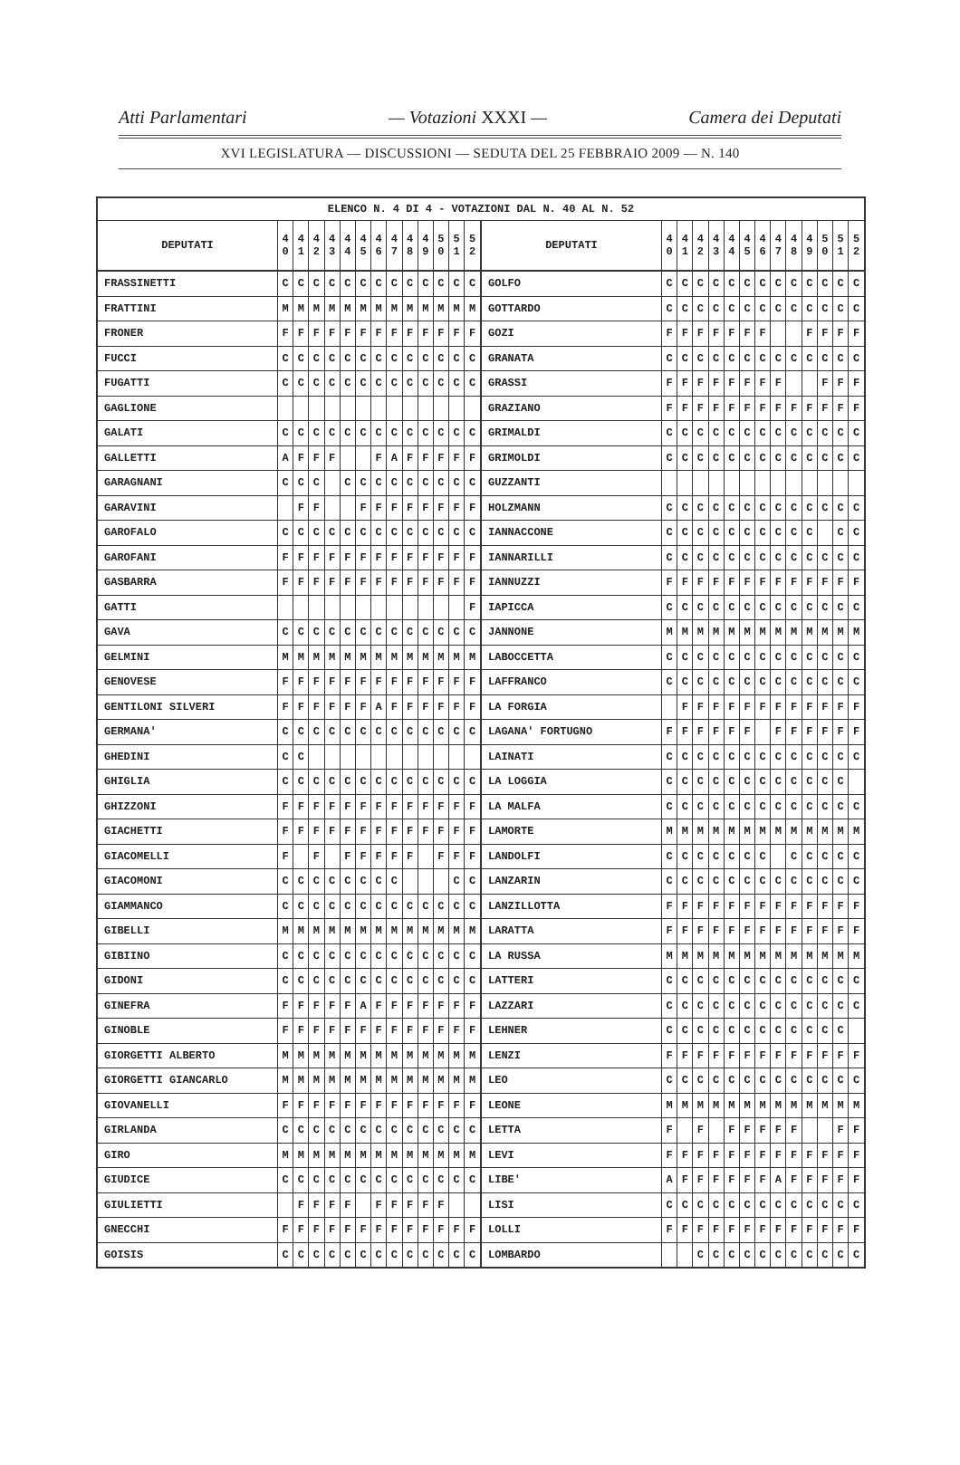Atti Parlamentari — Votazioni XXXI — Camera dei Deputati
XVI LEGISLATURA — DISCUSSIONI — SEDUTA DEL 25 FEBBRAIO 2009 — N. 140
| ELENCO N. 4 DI 4 - VOTAZIONI DAL N. 40 AL N. 52 | | | | | | | | | | | | | | | | | | | | | | | | | | | |
| --- | --- | --- | --- | --- | --- | --- | --- | --- | --- | --- | --- | --- | --- | --- | --- | --- | --- | --- | --- | --- | --- | --- | --- | --- | --- | --- | --- |
| DEPUTATI | 4 0 | 4 1 | 4 2 | 4 3 | 4 4 | 4 5 | 4 6 | 4 7 | 4 8 | 4 9 | 5 0 | 5 1 | 5 2 | DEPUTATI | 4 0 | 4 1 | 4 2 | 4 3 | 4 4 | 4 5 | 4 6 | 4 7 | 4 8 | 4 9 | 5 0 | 5 1 | 5 2 |
| FRASSINETTI | C | C | C | C | C | C | C | C | C | C | C | C | C | GOLFO | C | C | C | C | C | C | C | C | C | C | C | C | C |
| FRATTINI | M | M | M | M | M | M | M | M | M | M | M | M | M | GOTTARDO | C | C | C | C | C | C | C | C | C | C | C | C | C |
| FRONER | F | F | F | F | F | F | F | F | F | F | F | F | F | GOZI | F | F | F | F | F | F | F | | | F | F | F | F |
| FUCCI | C | C | C | C | C | C | C | C | C | C | C | C | C | GRANATA | C | C | C | C | C | C | C | C | C | C | C | C | C |
| FUGATTI | C | C | C | C | C | C | C | C | C | C | C | C | C | GRASSI | F | F | F | F | F | F | F | F | | | F | F | F |
| GAGLIONE | | | | | | | | | | | | | | GRAZIANO | F | F | F | F | F | F | F | F | F | F | F | F | F |
| GALATI | C | C | C | C | C | C | C | C | C | C | C | C | C | GRIMALDI | C | C | C | C | C | C | C | C | C | C | C | C | C |
| GALLETTI | A | F | F | F | | | F | A | F | F | F | F | F | GRIMOLDI | C | C | C | C | C | C | C | C | C | C | C | C | C |
| GARAGNANI | C | C | C | | C | C | C | C | C | C | C | C | C | GUZZANTI | | | | | | | | | | | | | |
| GARAVINI | | F | F | | | F | F | F | F | F | F | F | F | HOLZMANN | C | C | C | C | C | C | C | C | C | C | C | C | C |
| GAROFALO | C | C | C | C | C | C | C | C | C | C | C | C | C | IANNACCONE | C | C | C | C | C | C | C | C | C | C | | C | C |
| GAROFANI | F | F | F | F | F | F | F | F | F | F | F | F | F | IANNARILLI | C | C | C | C | C | C | C | C | C | C | C | C | C |
| GASBARRA | F | F | F | F | F | F | F | F | F | F | F | F | F | IANNUZZI | F | F | F | F | F | F | F | F | F | F | F | F | F |
| GATTI | | | | | | | | | | | | | F | IAPICCA | C | C | C | C | C | C | C | C | C | C | C | C | C |
| GAVA | C | C | C | C | C | C | C | C | C | C | C | C | C | JANNONE | M | M | M | M | M | M | M | M | M | M | M | M | M |
| GELMINI | M | M | M | M | M | M | M | M | M | M | M | M | M | LABOCCETTA | C | C | C | C | C | C | C | C | C | C | C | C | C |
| GENOVESE | F | F | F | F | F | F | F | F | F | F | F | F | F | LAFFRANCO | C | C | C | C | C | C | C | C | C | C | C | C | C |
| GENTILONI SILVERI | F | F | F | F | F | F | A | F | F | F | F | F | F | LA FORGIA | | F | F | F | F | F | F | F | F | F | F | F | F |
| GERMANA' | C | C | C | C | C | C | C | C | C | C | C | C | C | LAGANA' FORTUGNO | F | F | F | F | F | F | | F | F | F | F | F | F |
| GHEDINI | C | C | | | | | | | | | | | | LAINATI | C | C | C | C | C | C | C | C | C | C | C | C | C |
| GHIGLIA | C | C | C | C | C | C | C | C | C | C | C | C | C | LA LOGGIA | C | C | C | C | C | C | C | C | C | C | C | C | |
| GHIZZONI | F | F | F | F | F | F | F | F | F | F | F | F | F | LA MALFA | C | C | C | C | C | C | C | C | C | C | C | C | C |
| GIACHETTI | F | F | F | F | F | F | F | F | F | F | F | F | F | LAMORTE | M | M | M | M | M | M | M | M | M | M | M | M | M |
| GIACOMELLI | F | | F | | F | F | F | F | F | | F | F | F | LANDOLFI | C | C | C | C | C | C | C | | C | C | C | C | C |
| GIACOMONI | C | C | C | C | C | C | C | C | | | | C | C | LANZARIN | C | C | C | C | C | C | C | C | C | C | C | C | C |
| GIAMMANCO | C | C | C | C | C | C | C | C | C | C | C | C | C | LANZILLOTTA | F | F | F | F | F | F | F | F | F | F | F | F | F |
| GIBELLI | M | M | M | M | M | M | M | M | M | M | M | M | M | LARATTA | F | F | F | F | F | F | F | F | F | F | F | F | F |
| GIBIINO | C | C | C | C | C | C | C | C | C | C | C | C | C | LA RUSSA | M | M | M | M | M | M | M | M | M | M | M | M | M |
| GIDONI | C | C | C | C | C | C | C | C | C | C | C | C | C | LATTERI | C | C | C | C | C | C | C | C | C | C | C | C | C |
| GINEFRA | F | F | F | F | F | A | F | F | F | F | F | F | F | LAZZARI | C | C | C | C | C | C | C | C | C | C | C | C | C |
| GINOBLE | F | F | F | F | F | F | F | F | F | F | F | F | F | LEHNER | C | C | C | C | C | C | C | C | C | C | C | C | |
| GIORGETTI ALBERTO | M | M | M | M | M | M | M | M | M | M | M | M | M | LENZI | F | F | F | F | F | F | F | F | F | F | F | F | F |
| GIORGETTI GIANCARLO | M | M | M | M | M | M | M | M | M | M | M | M | M | LEO | C | C | C | C | C | C | C | C | C | C | C | C | C |
| GIOVANELLI | F | F | F | F | F | F | F | F | F | F | F | F | F | LEONE | M | M | M | M | M | M | M | M | M | M | M | M | M |
| GIRLANDA | C | C | C | C | C | C | C | C | C | C | C | C | C | LETTA | F | | F | | F | F | F | F | F | | | F | F |
| GIRO | M | M | M | M | M | M | M | M | M | M | M | M | M | LEVI | F | F | F | F | F | F | F | F | F | F | F | F | F |
| GIUDICE | C | C | C | C | C | C | C | C | C | C | C | C | C | LIBE' | A | F | F | F | F | F | F | A | F | F | F | F | F |
| GIULIETTI | | F | F | F | F | | F | F | F | F | F | | | LISI | C | C | C | C | C | C | C | C | C | C | C | C | C |
| GNECCHI | F | F | F | F | F | F | F | F | F | F | F | F | F | LOLLI | F | F | F | F | F | F | F | F | F | F | F | F | F |
| GOISIS | C | C | C | C | C | C | C | C | C | C | C | C | C | LOMBARDO | | | C | C | C | C | C | C | C | C | C | C | C |